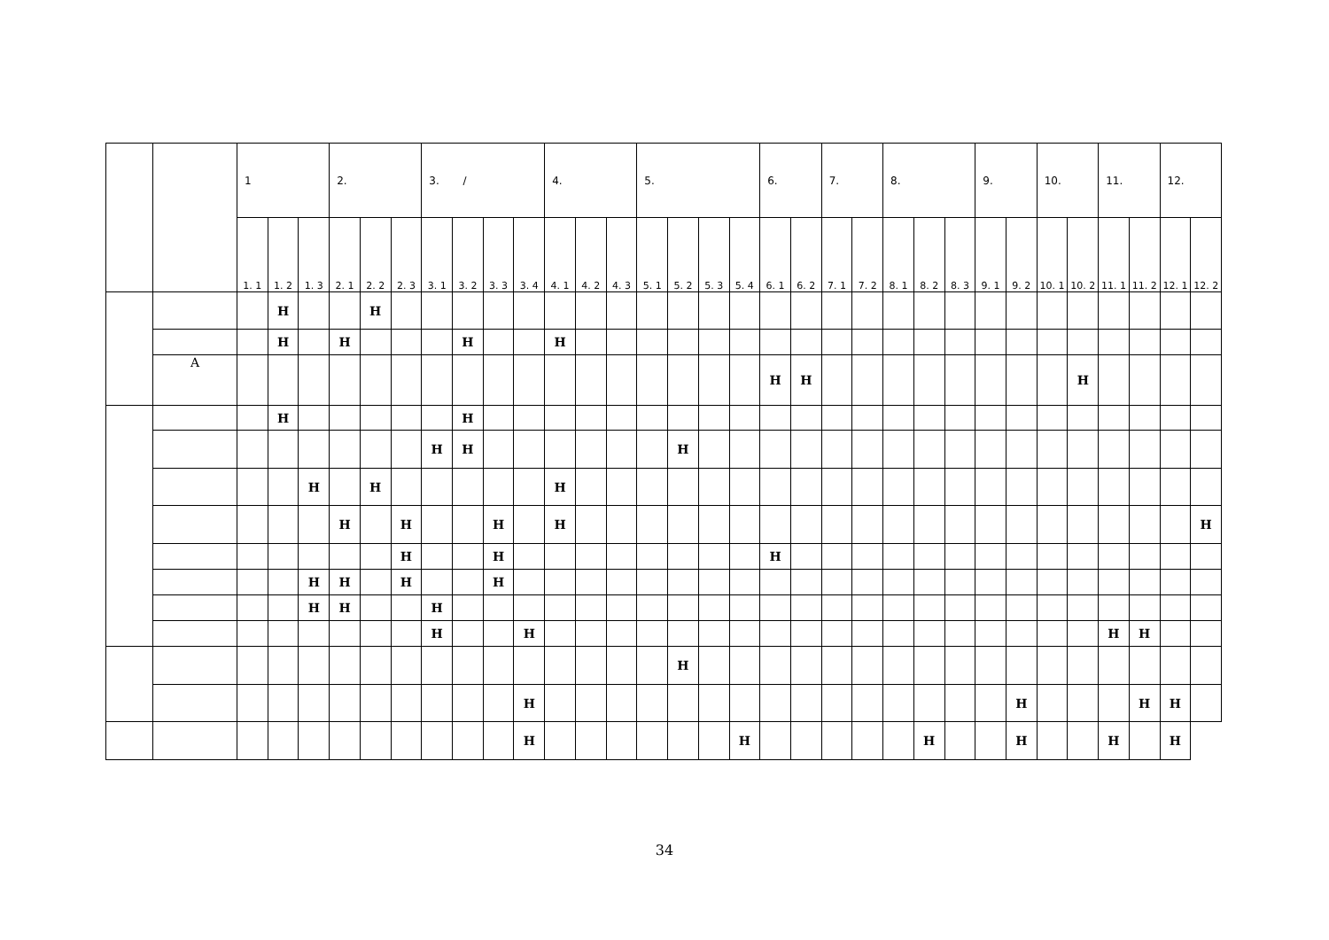| | | 1 | | | 2. | | | 3. / | | | | 4. | | | 5. | | | | 6. | | 7. | | 8. | | | 9. | | 10. | | 11. | | 12. | |
| --- | --- | --- | --- | --- | --- | --- | --- | --- | --- | --- | --- | --- | --- | --- | --- | --- | --- | --- | --- | --- | --- | --- | --- | --- | --- | --- | --- | --- | --- | --- | --- | --- | --- |
| | | 1. 1 | 1. 2 | 1. 3 | 2. 1 | 2. 2 | 2. 3 | 3. 1 | 3. 2 | 3. 3 | 3. 4 | 4. 1 | 4. 2 | 4. 3 | 5. 1 | 5. 2 | 5. 3 | 5. 4 | 6. 1 | 6. 2 | 7. 1 | 7. 2 | 8. 1 | 8. 2 | 8. 3 | 9. 1 | 9. 2 | 10. 1 | 10. 2 | 11. 1 | 11. 2 | 12. 1 | 12. 2 |
| | | | H | | | H | | | | | | | | | | | | | | | | | | | | | | | | | | | |
| | | | H | | H | | | | H | | | H | | | | | | | | | | | | | | | | | | | | | |
| | A | | | | | | | | | | | | | | | | | | H | H | | | | | | | | | H | | | | |
| | | | H | | | | | | H | | | | | | | | | | | | | | | | | | | | | | | | |
| | | | | | | | | H | H | | | | | | | H | | | | | | | | | | | | | | | | | |
| | | | | H | | H | | | | | | H | | | | | | | | | | | | | | | | | | | | | |
| | | | | | H | | H | | | H | | H | | | | | | | | | | | | | | | | | | | | | H |
| | | | | | | | H | | | H | | | | | | | | | H | | | | | | | | | | | | | | |
| | | | | H | H | | H | | | H | | | | | | | | | | | | | | | | | | | | | | | |
| | | | | H | H | | | H | | | | | | | | | | | | | | | | | | | | | | | | | |
| | | | | | | | | H | | | H | | | | | | | | | | | | | | | | | | | H | H | | |
| | | | | | | | | | | | | | | | | H | | | | | | | | | | | | | | | | | |
| | | | | | | | | | | | H | | | | | | | | | | | | | | | | H | | | | H | H | |
| | | | | | | | | | | | H | | | | | | | H | | | | | | H | | | H | | | H | | H | |
34